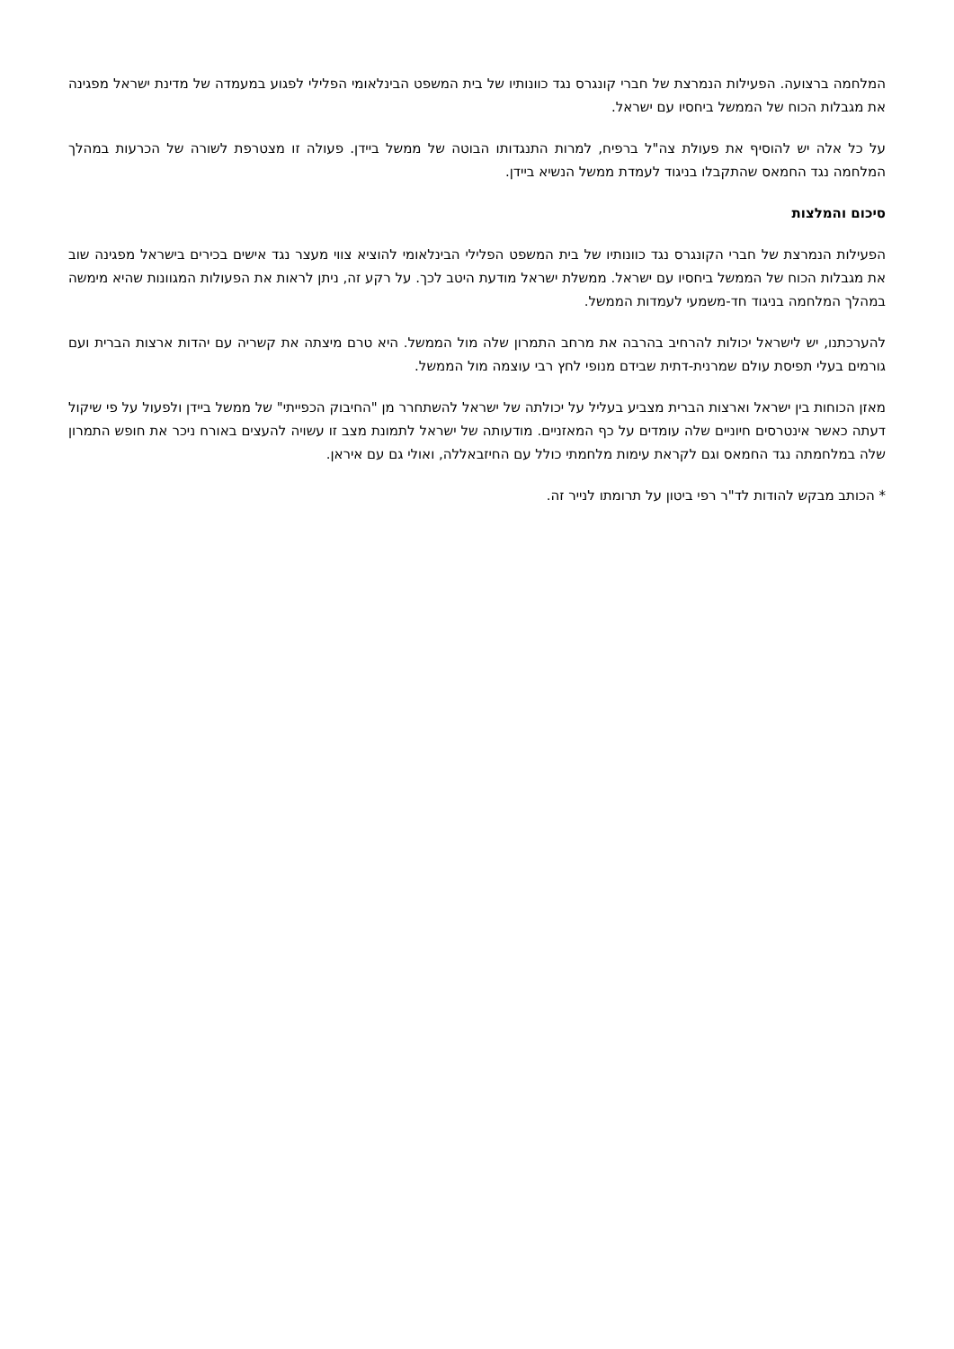המלחמה ברצועה. הפעילות הנמרצת של חברי קונגרס נגד כוונותיו של בית המשפט הבינלאומי הפלילי לפגוע במעמדה של מדינת ישראל מפגינה את מגבלות הכוח של הממשל ביחסיו עם ישראל.
על כל אלה יש להוסיף את פעולת צה"ל ברפיח, למרות התנגדותו הבוטה של ממשל ביידן. פעולה זו מצטרפת לשורה של הכרעות במהלך המלחמה נגד החמאס שהתקבלו בניגוד לעמדת ממשל הנשיא ביידן.
סיכום והמלצות
הפעילות הנמרצת של חברי הקונגרס נגד כוונותיו של בית המשפט הפלילי הבינלאומי להוציא צווי מעצר נגד אישים בכירים בישראל מפגינה שוב את מגבלות הכוח של הממשל ביחסיו עם ישראל. ממשלת ישראל מודעת היטב לכך. על רקע זה, ניתן לראות את הפעולות המגוונות שהיא מימשה במהלך המלחמה בניגוד חד-משמעי לעמדות הממשל.
להערכתנו, יש לישראל יכולות להרחיב בהרבה את מרחב התמרון שלה מול הממשל. היא טרם מיצתה את קשריה עם יהדות ארצות הברית ועם גורמים בעלי תפיסת עולם שמרנית-דתית שבידם מנופי לחץ רבי עוצמה מול הממשל.
מאזן הכוחות בין ישראל וארצות הברית מצביע בעליל על יכולתה של ישראל להשתחרר מן "החיבוק הכפייתי" של ממשל ביידן ולפעול על פי שיקול דעתה כאשר אינטרסים חיוניים שלה עומדים על כף המאזניים. מודעותה של ישראל לתמונת מצב זו עשויה להעצים באורח ניכר את חופש התמרון שלה במלחמתה נגד החמאס וגם לקראת עימות מלחמתי כולל עם החיזבאללה, ואולי גם עם איראן.
* הכותב מבקש להודות לד"ר רפי ביטון על תרומתו לנייר זה.